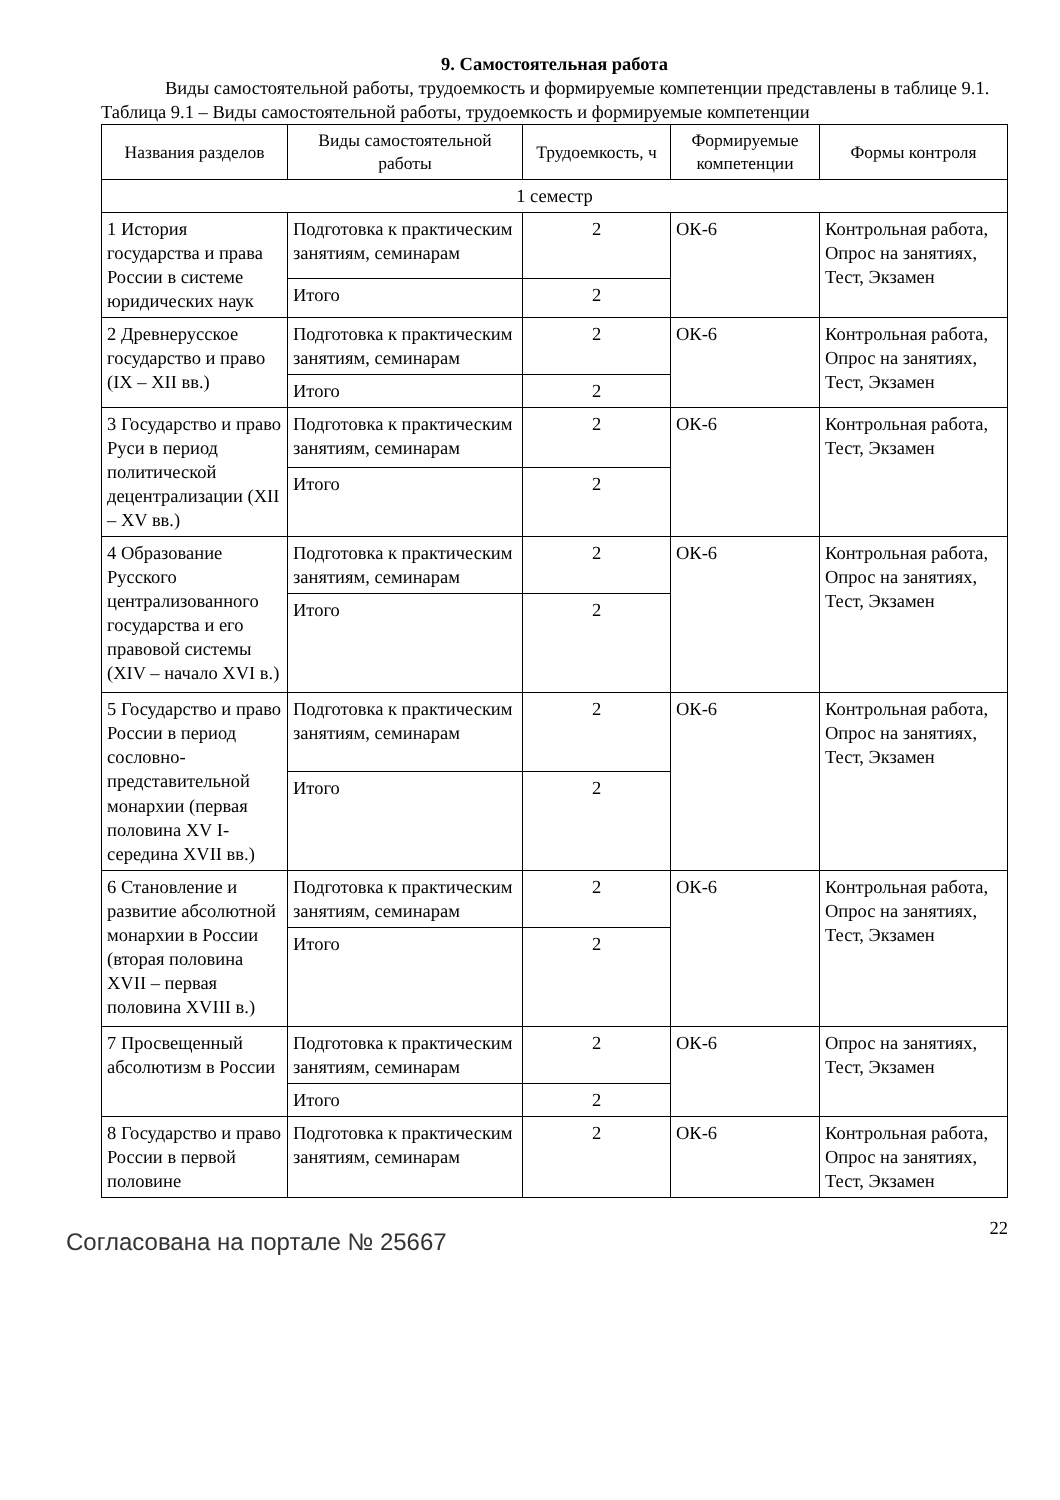9. Самостоятельная работа
Виды самостоятельной работы, трудоемкость и формируемые компетенции представлены в таблице 9.1.
Таблица 9.1 – Виды самостоятельной работы, трудоемкость и формируемые компетенции
| Названия разделов | Виды самостоятельной работы | Трудоемкость, ч | Формируемые компетенции | Формы контроля |
| --- | --- | --- | --- | --- |
| 1 семестр | | | | |
| 1 История государства и права России в системе юридических наук | Подготовка к практическим занятиям, семинарам | 2 | ОК-6 | Контрольная работа, Опрос на занятиях, Тест, Экзамен |
| | Итого | 2 | | |
| 2 Древнерусское государство и право (IX – XII вв.) | Подготовка к практическим занятиям, семинарам | 2 | ОК-6 | Контрольная работа, Опрос на занятиях, Тест, Экзамен |
| | Итого | 2 | | |
| 3 Государство и право Руси в период политической децентрализации (XII – XV вв.) | Подготовка к практическим занятиям, семинарам | 2 | ОК-6 | Контрольная работа, Тест, Экзамен |
| | Итого | 2 | | |
| 4 Образование Русского централизованного государства и его правовой системы (XIV – начало XVI в.) | Подготовка к практическим занятиям, семинарам | 2 | ОК-6 | Контрольная работа, Опрос на занятиях, Тест, Экзамен |
| | Итого | 2 | | |
| 5 Государство и право России в период сословно-представительной монархии (первая половина XV I-середина XVII вв.) | Подготовка к практическим занятиям, семинарам | 2 | ОК-6 | Контрольная работа, Опрос на занятиях, Тест, Экзамен |
| | Итого | 2 | | |
| 6 Становление и развитие абсолютной монархии в России (вторая половина XVII – первая половина XVIII в.) | Подготовка к практическим занятиям, семинарам | 2 | ОК-6 | Контрольная работа, Опрос на занятиях, Тест, Экзамен |
| | Итого | 2 | | |
| 7 Просвещенный абсолютизм в России | Подготовка к практическим занятиям, семинарам | 2 | ОК-6 | Опрос на занятиях, Тест, Экзамен |
| | Итого | 2 | | |
| 8 Государство и право России в первой половине | Подготовка к практическим занятиям, семинарам | 2 | ОК-6 | Контрольная работа, Опрос на занятиях, Тест, Экзамен |
Согласована на портале № 25667
22